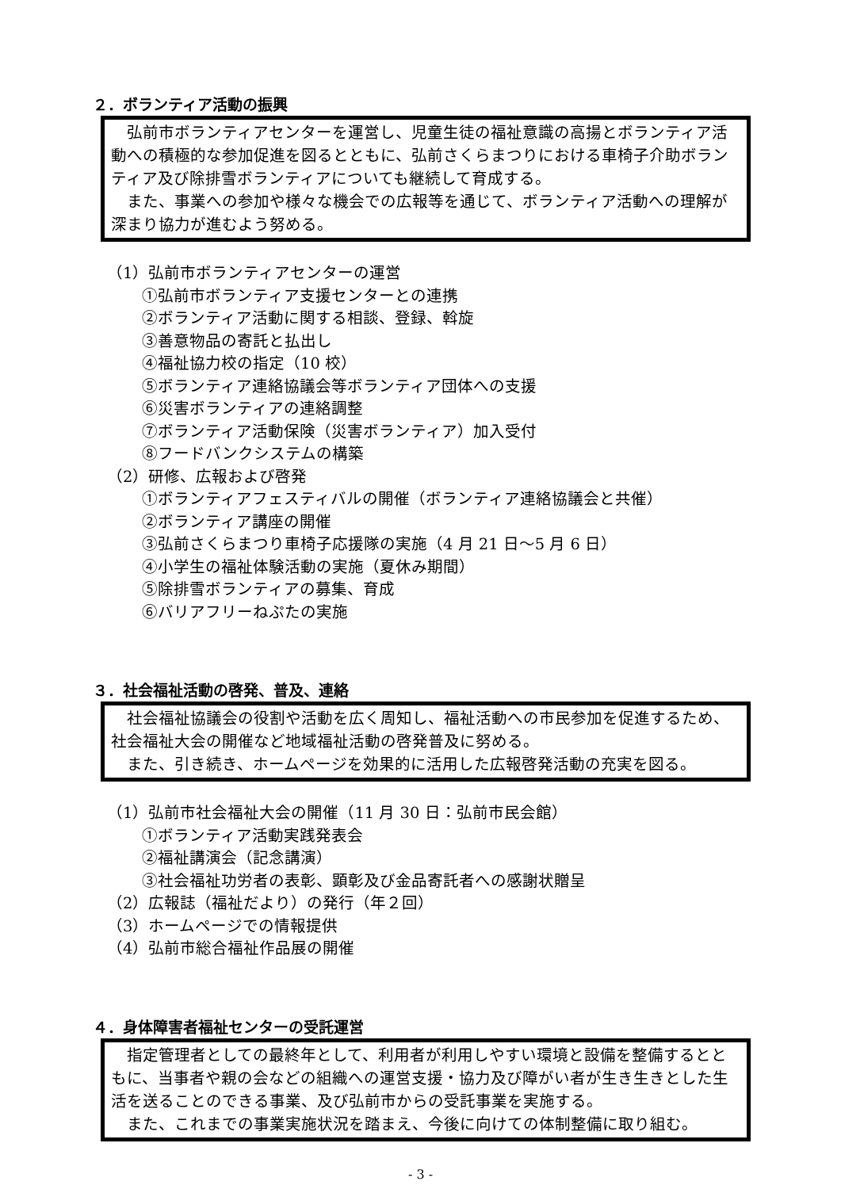２．ボランティア活動の振興
弘前市ボランティアセンターを運営し、児童生徒の福祉意識の高揚とボランティア活動への積極的な参加促進を図るとともに、弘前さくらまつりにおける車椅子介助ボランティア及び除排雪ボランティアについても継続して育成する。
また、事業への参加や様々な機会での広報等を通じて、ボランティア活動への理解が深まり協力が進むよう努める。
（1）弘前市ボランティアセンターの運営
①弘前市ボランティア支援センターとの連携
②ボランティア活動に関する相談、登録、斡旋
③善意物品の寄託と払出し
④福祉協力校の指定（10 校）
⑤ボランティア連絡協議会等ボランティア団体への支援
⑥災害ボランティアの連絡調整
⑦ボランティア活動保険（災害ボランティア）加入受付
⑧フードバンクシステムの構築
（2）研修、広報および啓発
①ボランティアフェスティバルの開催（ボランティア連絡協議会と共催）
②ボランティア講座の開催
③弘前さくらまつり車椅子応援隊の実施（4 月 21 日～5 月 6 日）
④小学生の福祉体験活動の実施（夏休み期間）
⑤除排雪ボランティアの募集、育成
⑥バリアフリーねぷたの実施
３．社会福祉活動の啓発、普及、連絡
社会福祉協議会の役割や活動を広く周知し、福祉活動への市民参加を促進するため、社会福祉大会の開催など地域福祉活動の啓発普及に努める。
また、引き続き、ホームページを効果的に活用した広報啓発活動の充実を図る。
（1）弘前市社会福祉大会の開催（11 月 30 日：弘前市民会館）
①ボランティア活動実践発表会
②福祉講演会（記念講演）
③社会福祉功労者の表彰、顕彰及び金品寄託者への感謝状贈呈
（2）広報誌（福祉だより）の発行（年２回）
（3）ホームページでの情報提供
（4）弘前市総合福祉作品展の開催
４．身体障害者福祉センターの受託運営
指定管理者としての最終年として、利用者が利用しやすい環境と設備を整備するとともに、当事者や親の会などの組織への運営支援・協力及び障がい者が生き生きとした生活を送ることのできる事業、及び弘前市からの受託事業を実施する。
また、これまでの事業実施状況を踏まえ、今後に向けての体制整備に取り組む。
- 3 -